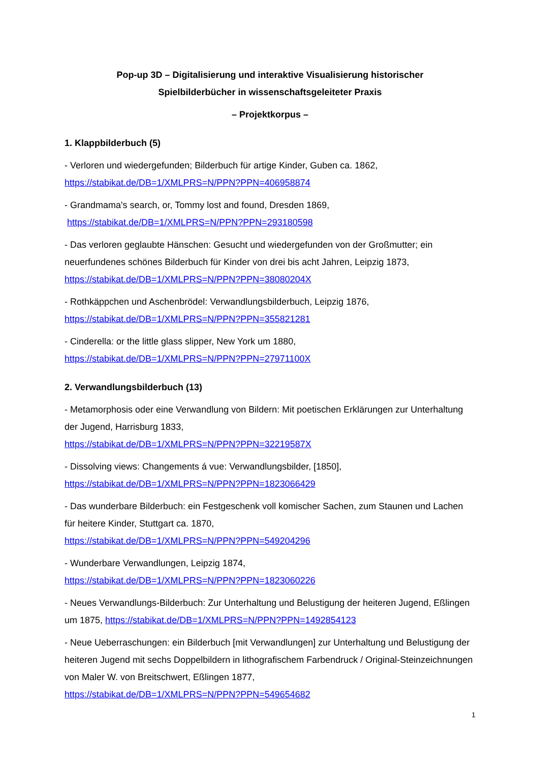Pop-up 3D – Digitalisierung und interaktive Visualisierung historischer
Spielbilderbücher in wissenschaftsgeleiteter Praxis
– Projektkorpus –
1. Klappbilderbuch (5)
- Verloren und wiedergefunden; Bilderbuch für artige Kinder, Guben ca. 1862,
https://stabikat.de/DB=1/XMLPRS=N/PPN?PPN=406958874
- Grandmama's search, or, Tommy lost and found, Dresden 1869,
https://stabikat.de/DB=1/XMLPRS=N/PPN?PPN=293180598
- Das verloren geglaubte Hänschen: Gesucht und wiedergefunden von der Großmutter; ein neuerfundenes schönes Bilderbuch für Kinder von drei bis acht Jahren, Leipzig 1873,
https://stabikat.de/DB=1/XMLPRS=N/PPN?PPN=38080204X
- Rothkäppchen und Aschenbrödel: Verwandlungsbilderbuch, Leipzig 1876,
https://stabikat.de/DB=1/XMLPRS=N/PPN?PPN=355821281
- Cinderella: or the little glass slipper, New York um 1880,
https://stabikat.de/DB=1/XMLPRS=N/PPN?PPN=27971100X
2. Verwandlungsbilderbuch (13)
- Metamorphosis oder eine Verwandlung von Bildern: Mit poetischen Erklärungen zur Unterhaltung der Jugend, Harrisburg 1833,
https://stabikat.de/DB=1/XMLPRS=N/PPN?PPN=32219587X
- Dissolving views: Changements á vue: Verwandlungsbilder, [1850],
https://stabikat.de/DB=1/XMLPRS=N/PPN?PPN=1823066429
- Das wunderbare Bilderbuch: ein Festgeschenk voll komischer Sachen, zum Staunen und Lachen für heitere Kinder, Stuttgart ca. 1870,
https://stabikat.de/DB=1/XMLPRS=N/PPN?PPN=549204296
- Wunderbare Verwandlungen, Leipzig 1874,
https://stabikat.de/DB=1/XMLPRS=N/PPN?PPN=1823060226
- Neues Verwandlungs-Bilderbuch: Zur Unterhaltung und Belustigung der heiteren Jugend, Eßlingen um 1875, https://stabikat.de/DB=1/XMLPRS=N/PPN?PPN=1492854123
- Neue Ueberraschungen: ein Bilderbuch [mit Verwandlungen] zur Unterhaltung und Belustigung der heiteren Jugend mit sechs Doppelbildern in lithografischem Farbendruck / Original-Steinzeichnungen von Maler W. von Breitschwert, Eßlingen 1877,
https://stabikat.de/DB=1/XMLPRS=N/PPN?PPN=549654682
1